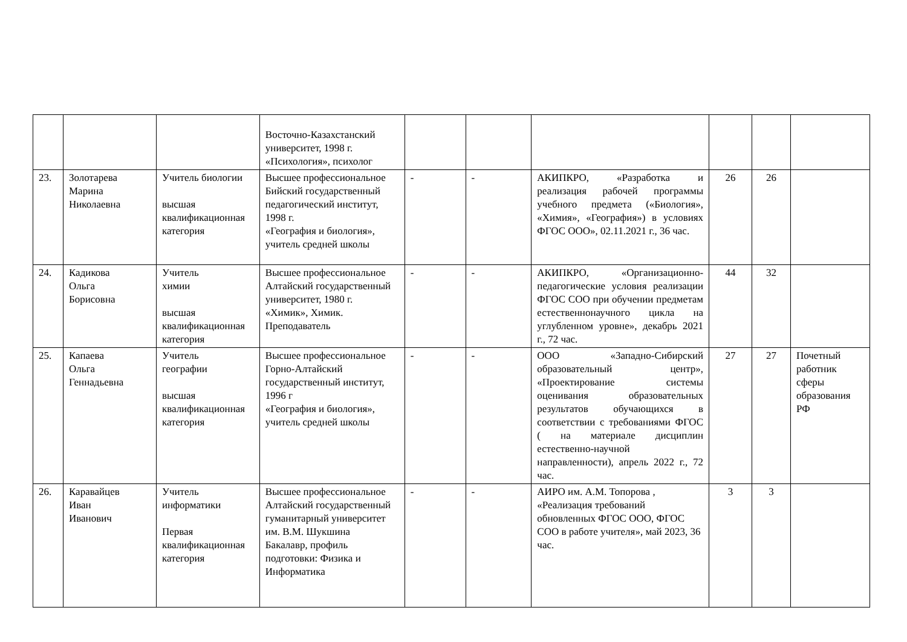| | | | Восточно-Казахстанский университет, 1998 г. «Психология», психолог | | | | | | |
| 23. | Золотарева Марина Николаевна | Учитель биологии высшая квалификационная категория | Высшее профессиональное Бийский государственный педагогический институт, 1998 г. «География и биология», учитель средней школы | - | - | АКИПКРО, «Разработка и реализация рабочей программы учебного предмета («Биология», «Химия», «География») в условиях ФГОС ООО», 02.11.2021 г., 36 час. | 26 | 26 | |
| 24. | Кадикова Ольга Борисовна | Учитель химии высшая квалификационная категория | Высшее профессиональное Алтайский государственный университет, 1980 г. «Химик», Химик. Преподаватель | - | - | АКИПКРО, «Организационно-педагогические условия реализации ФГОС СОО при обучении предметам естественнонаучного цикла на углубленном уровне», декабрь 2021 г., 72 час. | 44 | 32 | |
| 25. | Капаева Ольга Геннадьевна | Учитель географии высшая квалификационная категория | Высшее профессиональное Горно-Алтайский государственный институт, 1996 г «География и биология», учитель средней школы | - | - | ООО «Западно-Сибирский образовательный центр», «Проектирование системы оценивания образовательных результатов обучающихся в соответствии с требованиями ФГОС ( на материале дисциплин естественно-научной направленности), апрель 2022 г., 72 час. | 27 | 27 | Почетный работник сферы образования РФ |
| 26. | Каравайцев Иван Иванович | Учитель информатики Первая квалификационная категория | Высшее профессиональное Алтайский государственный гуманитарный университет им. В.М. Шукшина Бакалавр, профиль подготовки: Физика и Информатика | - | - | АИРО им. А.М. Топорова , «Реализация требований обновленных ФГОС ООО, ФГОС СОО в работе учителя», май 2023, 36 час. | 3 | 3 | |